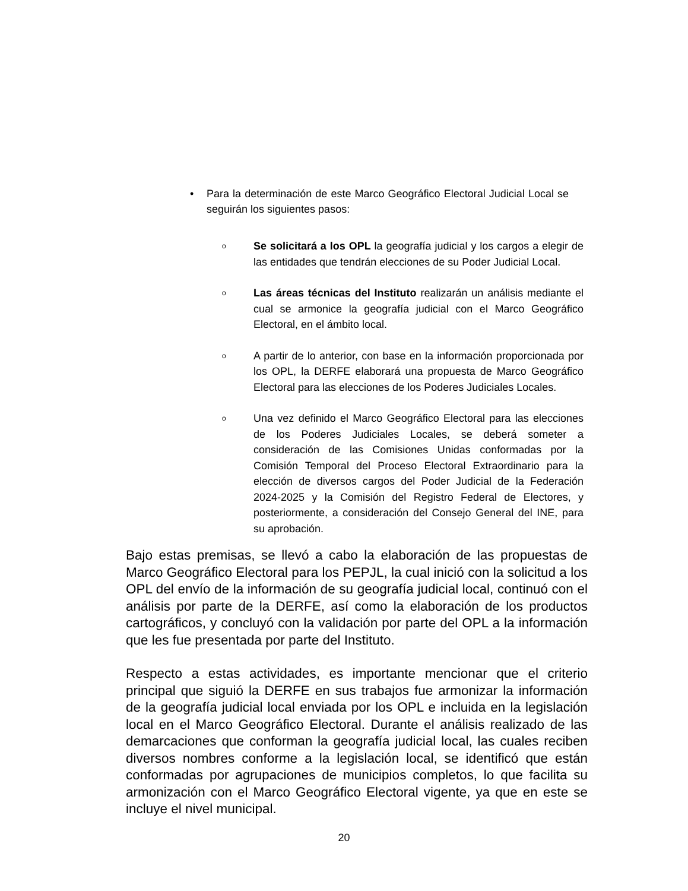• Para la determinación de este Marco Geográfico Electoral Judicial Local se seguirán los siguientes pasos:
o
Se solicitará a los OPL la geografía judicial y los cargos a elegir de las entidades que tendrán elecciones de su Poder Judicial Local.
o
Las áreas técnicas del Instituto realizarán un análisis mediante el cual se armonice la geografía judicial con el Marco Geográfico Electoral, en el ámbito local.
o
A partir de lo anterior, con base en la información proporcionada por los OPL, la DERFE elaborará una propuesta de Marco Geográfico Electoral para las elecciones de los Poderes Judiciales Locales.
o
Una vez definido el Marco Geográfico Electoral para las elecciones de los Poderes Judiciales Locales, se deberá someter a consideración de las Comisiones Unidas conformadas por la Comisión Temporal del Proceso Electoral Extraordinario para la elección de diversos cargos del Poder Judicial de la Federación 2024-2025 y la Comisión del Registro Federal de Electores, y posteriormente, a consideración del Consejo General del INE, para su aprobación.
Bajo estas premisas, se llevó a cabo la elaboración de las propuestas de Marco Geográfico Electoral para los PEPJL, la cual inició con la solicitud a los OPL del envío de la información de su geografía judicial local, continuó con el análisis por parte de la DERFE, así como la elaboración de los productos cartográficos, y concluyó con la validación por parte del OPL a la información que les fue presentada por parte del Instituto.
Respecto a estas actividades, es importante mencionar que el criterio principal que siguió la DERFE en sus trabajos fue armonizar la información de la geografía judicial local enviada por los OPL e incluida en la legislación local en el Marco Geográfico Electoral. Durante el análisis realizado de las demarcaciones que conforman la geografía judicial local, las cuales reciben diversos nombres conforme a la legislación local, se identificó que están conformadas por agrupaciones de municipios completos, lo que facilita su armonización con el Marco Geográfico Electoral vigente, ya que en este se incluye el nivel municipal.
20